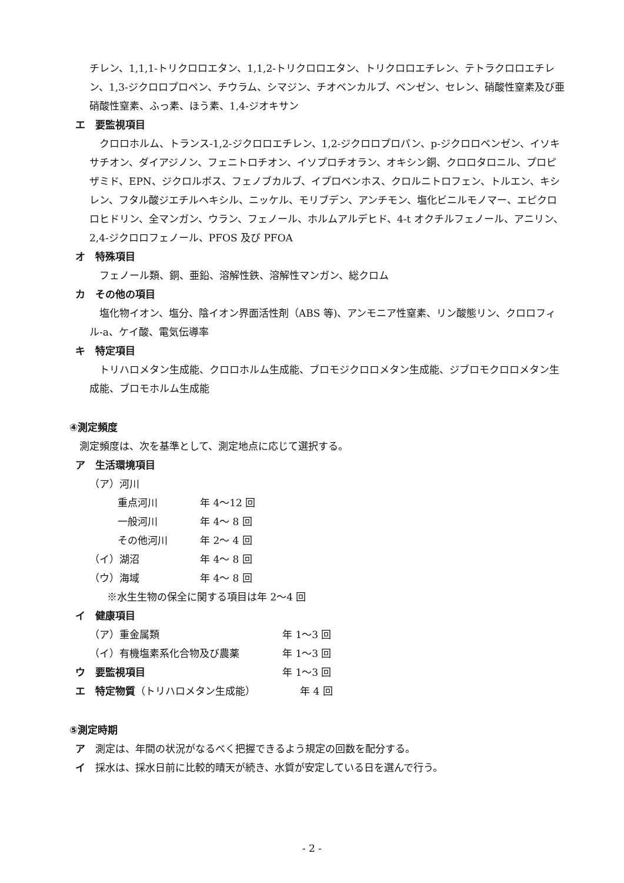チレン、1,1,1-トリクロロエタン、1,1,2-トリクロロエタン、トリクロロエチレン、テトラクロロエチレン、1,3-ジクロロプロペン、チウラム、シマジン、チオベンカルブ、ベンゼン、セレン、硝酸性窒素及び亜硝酸性窒素、ふっ素、ほう素、1,4-ジオキサン
エ　要監視項目
　クロロホルム、トランス-1,2-ジクロロエチレン、1,2-ジクロロプロパン、p-ジクロロベンゼン、イソキサチオン、ダイアジノン、フェニトロチオン、イソプロチオラン、オキシン銅、クロロタロニル、プロピザミド、EPN、ジクロルボス、フェノブカルブ、イプロベンホス、クロルニトロフェン、トルエン、キシレン、フタル酸ジエチルヘキシル、ニッケル、モリブデン、アンチモン、塩化ビニルモノマー、エピクロロヒドリン、全マンガン、ウラン、フェノール、ホルムアルデヒド、4-t オクチルフェノール、アニリン、2,4-ジクロロフェノール、PFOS 及び PFOA
オ　特殊項目
　フェノール類、銅、亜鉛、溶解性鉄、溶解性マンガン、総クロム
カ　その他の項目
　塩化物イオン、塩分、陰イオン界面活性剤（ABS 等)、アンモニア性窒素、リン酸態リン、クロロフィル-a、ケイ酸、電気伝導率
キ　特定項目
　トリハロメタン生成能、クロロホルム生成能、ブロモジクロロメタン生成能、ジブロモクロロメタン生成能、ブロモホルム生成能
④測定頻度
　測定頻度は、次を基準として、測定地点に応じて選択する。
ア　生活環境項目
（ア）河川
重点河川 年 4〜12 回
一般河川 年 4〜 8 回
その他河川 年 2〜 4 回
（イ）湖沼 年 4〜 8 回
（ウ）海域 年 4〜 8 回
※水生生物の保全に関する項目は年 2〜4 回
イ　健康項目
（ア）重金属類 年 1〜3 回
（イ）有機塩素系化合物及び農薬 年 1〜3 回
ウ　要監視項目 年 1〜3 回
エ　特定物質（トリハロメタン生成能） 年 4 回
⑤測定時期
ア　測定は、年間の状況がなるべく把握できるよう規定の回数を配分する。
イ　採水は、採水日前に比較的晴天が続き、水質が安定している日を選んで行う。
- 2 -